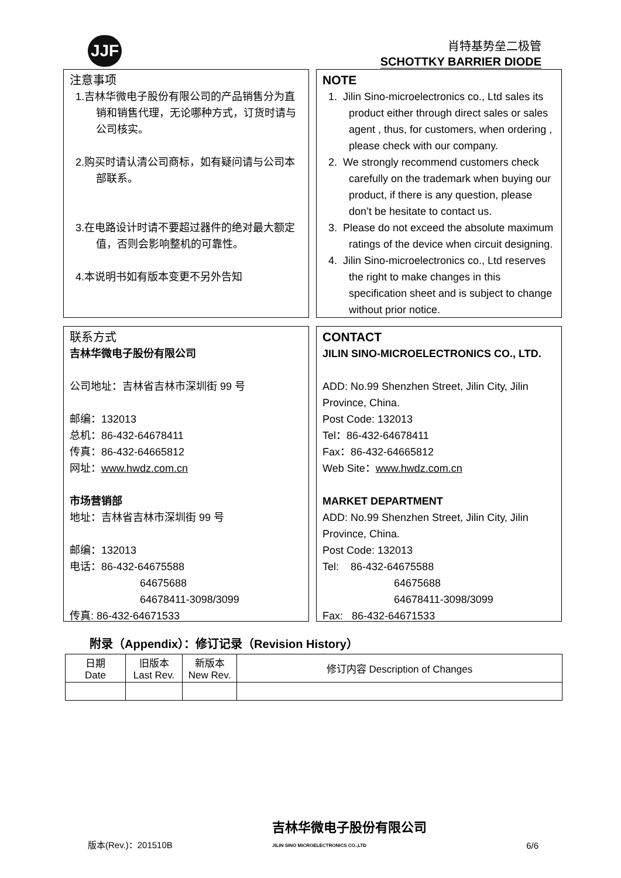JJF
肖特基势垒二极管
SCHOTTKY BARRIER DIODE
注意事项
1.吉林华微电子股份有限公司的产品销售分为直销和销售代理，无论哪种方式，订货时请与公司核实。
2.购买时请认清公司商标，如有疑问请与公司本部联系。
3.在电路设计时请不要超过器件的绝对最大额定值，否则会影响整机的可靠性。
4.本说明书如有版本变更不另外告知
NOTE
1. Jilin Sino-microelectronics co., Ltd sales its product either through direct sales or sales agent , thus, for customers, when ordering , please check with our company.
2. We strongly recommend customers check carefully on the trademark when buying our product, if there is any question, please don’t be hesitate to contact us.
3. Please do not exceed the absolute maximum ratings of the device when circuit designing.
4. Jilin Sino-microelectronics co., Ltd reserves the right to make changes in this specification sheet and is subject to change without prior notice.
联系方式
吉林华微电子股份有限公司
公司地址：吉林省吉林市深圳街 99 号
邮编：132013
总机：86-432-64678411
传真：86-432-64665812
网址：www.hwdz.com.cn
市场营销部
地址：吉林省吉林市深圳街 99 号
邮编：132013
电话：86-432-64675588
64675688
64678411-3098/3099
传真: 86-432-64671533
CONTACT
JILIN SINO-MICROELECTRONICS CO., LTD.
ADD: No.99 Shenzhen Street, Jilin City, Jilin Province, China.
Post Code: 132013
Tel：86-432-64678411
Fax：86-432-64665812
Web Site：www.hwdz.com.cn
MARKET DEPARTMENT
ADD: No.99 Shenzhen Street, Jilin City, Jilin Province, China.
Post Code: 132013
Tel: 86-432-64675588
64675688
64678411-3098/3099
Fax: 86-432-64671533
附录（Appendix）：修订记录（Revision History）
| 日期 Date | 旧版本 Last Rev. | 新版本 New Rev. | 修订内容 Description of Changes |
| --- | --- | --- | --- |
版本(Rev.)：201510B 吉林华微电子股份有限公司
JILIN SINO MICROELECTRONICS CO.,LTD 6/6